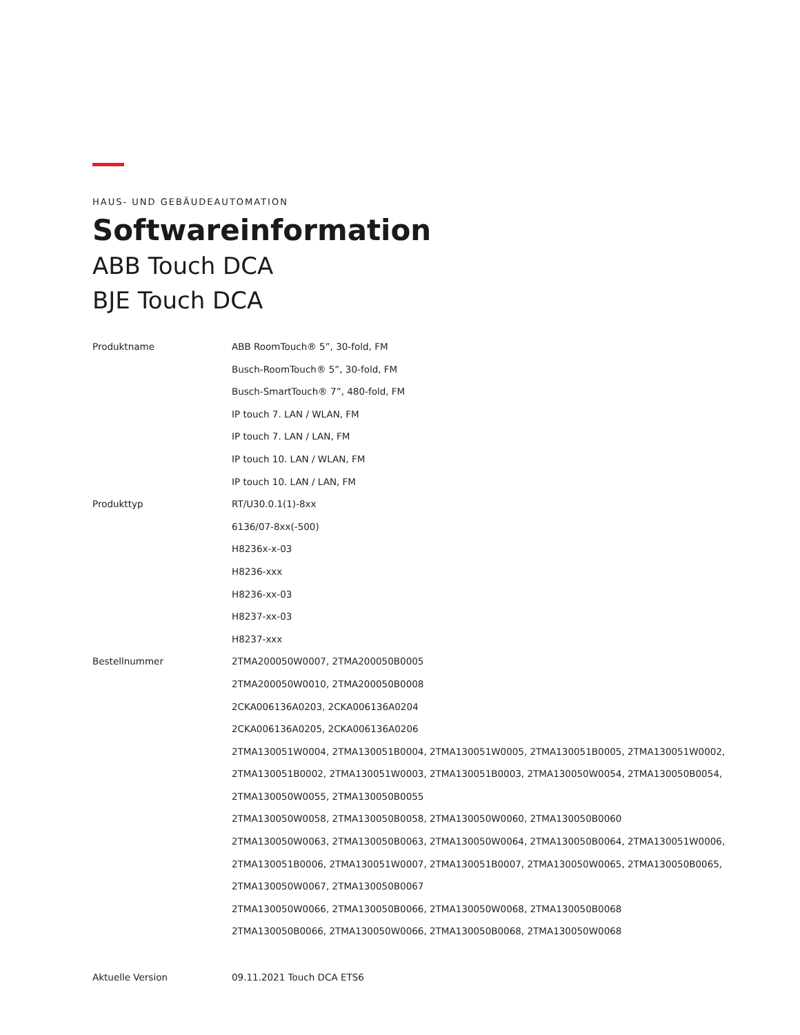HAUS- UND GEBÄUDEAUTOMATION
Softwareinformation
ABB Touch DCA
BJE Touch DCA
| Produktname | ABB RoomTouch® 5”, 30-fold, FM |
| | Busch-RoomTouch® 5”, 30-fold, FM |
| | Busch-SmartTouch® 7”, 480-fold, FM |
| | IP touch 7. LAN / WLAN, FM |
| | IP touch 7. LAN / LAN, FM |
| | IP touch 10. LAN / WLAN, FM |
| | IP touch 10. LAN / LAN, FM |
| Produkttyp | RT/U30.0.1(1)-8xx |
| | 6136/07-8xx(-500) |
| | H8236x-x-03 |
| | H8236-xxx |
| | H8236-xx-03 |
| | H8237-xx-03 |
| | H8237-xxx |
| Bestellnummer | 2TMA200050W0007, 2TMA200050B0005 |
| | 2TMA200050W0010, 2TMA200050B0008 |
| | 2CKA006136A0203, 2CKA006136A0204 |
| | 2CKA006136A0205, 2CKA006136A0206 |
| | 2TMA130051W0004, 2TMA130051B0004, 2TMA130051W0005, 2TMA130051B0005, 2TMA130051W0002, 2TMA130051B0002, 2TMA130051W0003, 2TMA130051B0003, 2TMA130050W0054, 2TMA130050B0054, 2TMA130050W0055, 2TMA130050B0055 |
| | 2TMA130050W0058, 2TMA130050B0058, 2TMA130050W0060, 2TMA130050B0060 |
| | 2TMA130050W0063, 2TMA130050B0063, 2TMA130050W0064, 2TMA130050B0064, 2TMA130051W0006, 2TMA130051B0006, 2TMA130051W0007, 2TMA130051B0007, 2TMA130050W0065, 2TMA130050B0065, 2TMA130050W0067, 2TMA130050B0067 |
| | 2TMA130050W0066, 2TMA130050B0066, 2TMA130050W0068, 2TMA130050B0068 |
| | 2TMA130050B0066, 2TMA130050W0066, 2TMA130050B0068, 2TMA130050W0068 |
| Aktuelle Version | 09.11.2021 Touch DCA ETS6 |